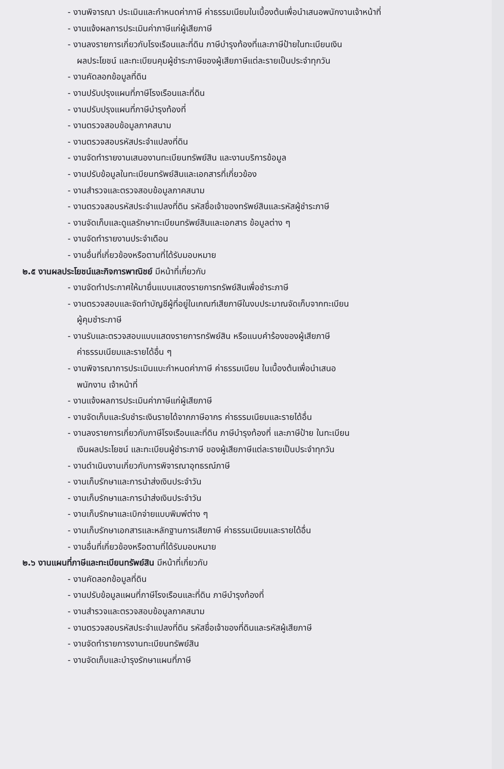- งานพิจารณา ประเมินและกำหนดค่าภาษี ค่าธรรมเนียมในเบื้องต้นเพื่อนำเสนอพนักงานเจ้าหน้าที่
- งานแจ้งผลการประเมินค่าภาษีแก่ผู้เสียภาษี
- งานลงรายการเกี่ยวกับโรงเรือนและที่ดิน ภาษีบำรุงท้องที่และภาษีป้ายในทะเบียนเงิน
ผลประโยชน์ และทะเบียนคุมผู้ชำระภาษีของผู้เสียภาษีแต่ละรายเป็นประจำทุกวัน
- งานคัดลอกข้อมูลที่ดิน
- งานปรับปรุงแผนที่ภาษีโรงเรือนและที่ดิน
- งานปรับปรุงแผนที่ภาษีบำรุงท้องที่
- งานตรวจสอบข้อมูลภาคสนาม
- งานตรวจสอบรหัสประจำแปลงที่ดิน
- งานจัดทำรายงานเสนองานทะเบียนทรัพย์สิน และงานบริการข้อมูล
- งานปรับข้อมูลในทะเบียนทรัพย์สินและเอกสารที่เกี่ยวข้อง
- งานสำรวจและตรวจสอบข้อมูลภาคสนาม
- งานตรวจสอบรหัสประจำแปลงที่ดิน รหัสชื่อเจ้าของทรัพย์สินและรหัสผู้ชำระภาษี
- งานจัดเก็บและดูแลรักษาทะเบียนทรัพย์สินและเอกสาร ข้อมูลต่าง ๆ
- งานจัดทำรายงานประจำเดือน
- งานอื่นที่เกี่ยวข้องหรือตามที่ได้รับมอบหมาย
๒.๕ งานผลประโยชน์และกิจการพาณิชย์ มีหน้าที่เกี่ยวกับ
- งานจัดทำประกาศให้มายื่นแบบแสดงรายการทรัพย์สินเพื่อชำระภาษี
- งานตรวจสอบและจัดทำบัญชีผู้ที่อยู่ในเกณฑ์เสียภาษีในงบประมาณจัดเก็บจากทะเบียน
ผู้คุมชำระภาษี
- งานรับและตรวจสอบแบบแสดงรายการทรัพย์สิน หรือแนบคำร้องของผู้เสียภาษี
ค่าธรรมเนียมและรายได้อื่น ๆ
- งานพิจารณาการประเมินแบะกำหนดค่าภาษี ค่าธรรมเนียม ในเบื้องต้นเพื่อนำเสนอ
พนักงาน เจ้าหน้าที่
- งานแจ้งผลการประเมินค่าภาษีแก่ผู้เสียภาษี
- งานจัดเก็บและรับชำระเงินรายได้จากภาษีอากร ค่าธรรมเนียมและรายได้อื่น
- งานลงรายการเกี่ยวกับภาษีโรงเรือนและที่ดิน ภาษีบำรุงท้องที่ และภาษีป้าย ในทะเบียน
เงินผลประโยชน์ และทะเบียนผู้ชำระภาษี ของผู้เสียภาษีแต่ละรายเป็นประจำทุกวัน
- งานดำเนินงานเกี่ยวกับการพิจารณาอุทธรณ์ภาษี
- งานเก็บรักษาและการนำส่งเงินประจำวัน
- งานเก็บรักษาและการนำส่งเงินประจำวัน
- งานเก็บรักษาและเบิกจ่ายแบบพิมพ์ต่าง ๆ
- งานเก็บรักษาเอกสารและหลักฐานการเสียภาษี ค่าธรรมเนียมและรายได้อื่น
- งานอื่นที่เกี่ยวข้องหรือตามที่ได้รับมอบหมาย
๒.๖ งานแผนที่ภาษีและทะเบียนทรัพย์สิน มีหน้าที่เกี่ยวกับ
- งานคัดลอกข้อมูลที่ดิน
- งานปรับข้อมูลแผนที่ภาษีโรงเรือนและที่ดิน ภาษีบำรุงท้องที่
- งานสำรวจและตรวจสอบข้อมูลภาคสนาม
- งานตรวจสอบรหัสประจำแปลงที่ดิน รหัสชื่อเจ้าของที่ดินและรหัสผู้เสียภาษี
- งานจัดทำรายการงานทะเบียนทรัพย์สิน
- งานจัดเก็บและบำรุงรักษาแผนที่ภาษี